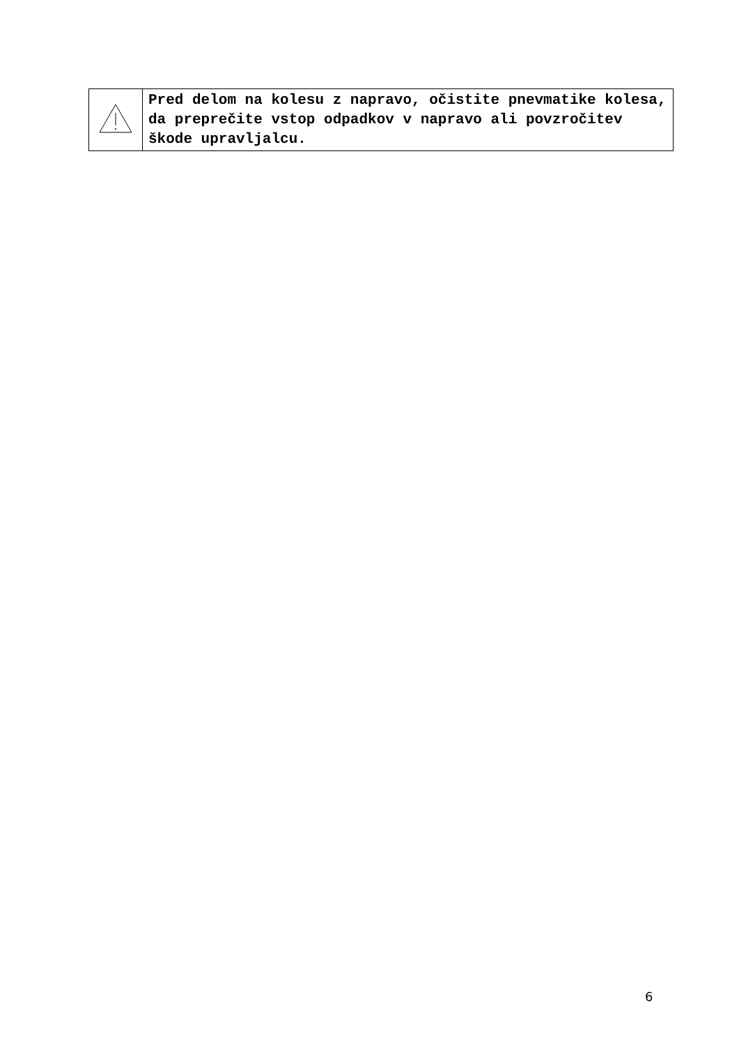| | Pred delom na kolesu z napravo, očistite pnevmatike kolesa, da preprečite vstop odpadkov v napravo ali povzročitev škode upravljalcu. |
6